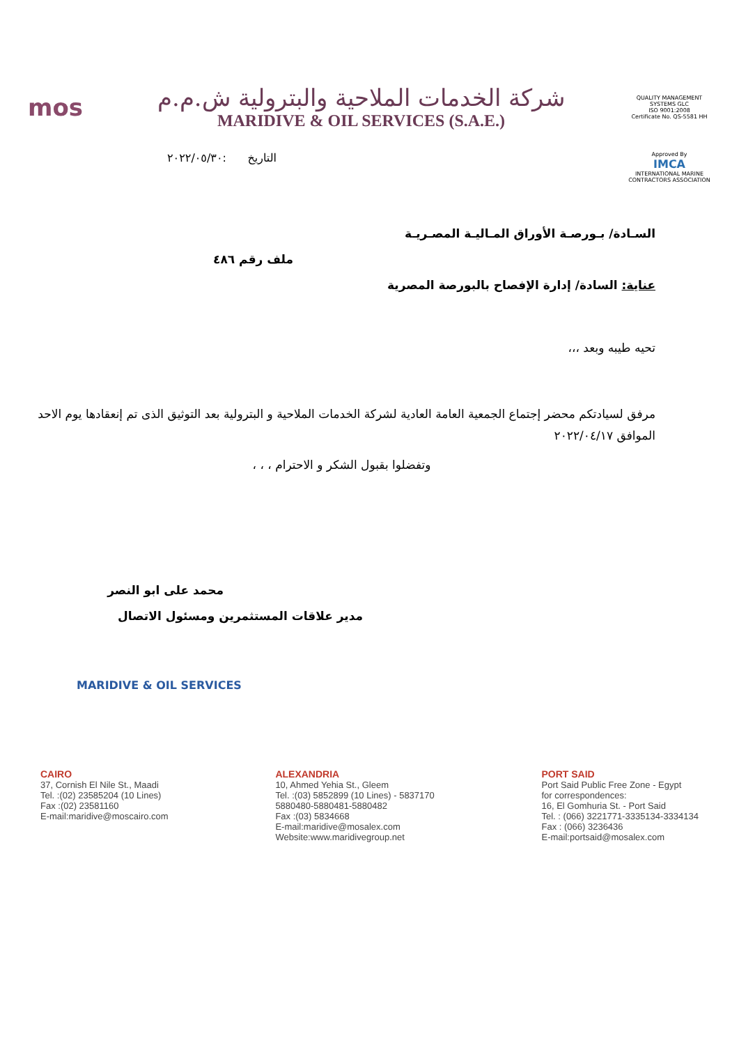mos
شركة الخدمات الملاحية والبترولية ش.م.م
MARIDIVE & OIL SERVICES (S.A.E.)
QUALITY MANAGEMENT SYSTEMS GLC
ISO 9001:2008
Certificate No. QS-5581 HH
التاريخ :٢٠٢٢/٠٥/٣٠
Approved By
IMCA
INTERNATIONAL MARINE CONTRACTORS ASSOCIATION
السـادة/ بـورصـة الأوراق المـاليـة المصـريـة
ملف رقم ٤٨٦
عناية: السادة/ إدارة الإفصاح بالبورصة المصرية
تحيه طيبه وبعد ،،،
مرفق لسيادتكم محضر إجتماع الجمعية العامة العادية لشركة الخدمات الملاحية و البترولية بعد التوثيق الذى تم إنعقادها يوم الاحد الموافق ٢٠٢٢/٠٤/١٧
وتفضلوا بقبول الشكر و الاحترام ، ، ،
محمد على ابو النصر
مدير علاقات المستثمرين ومسئول الاتصال
MARIDIVE & OIL SERVICES
CAIRO
37, Cornish El Nile St., Maadi
Tel. :(02) 23585204 (10 Lines)
Fax :(02) 23581160
E-mail:maridive@moscairo.com
ALEXANDRIA
10, Ahmed Yehia St., Gleem
Tel. :(03) 5852899 (10 Lines) - 5837170
5880480-5880481-5880482
Fax :(03) 5834668
E-mail:maridive@mosalex.com
Website:www.maridivegroup.net
PORT SAID
Port Said Public Free Zone - Egypt
for correspondences:
16, El Gomhuria St. - Port Said
Tel. : (066) 3221771-3335134-3334134
Fax : (066) 3236436
E-mail:portsaid@mosalex.com